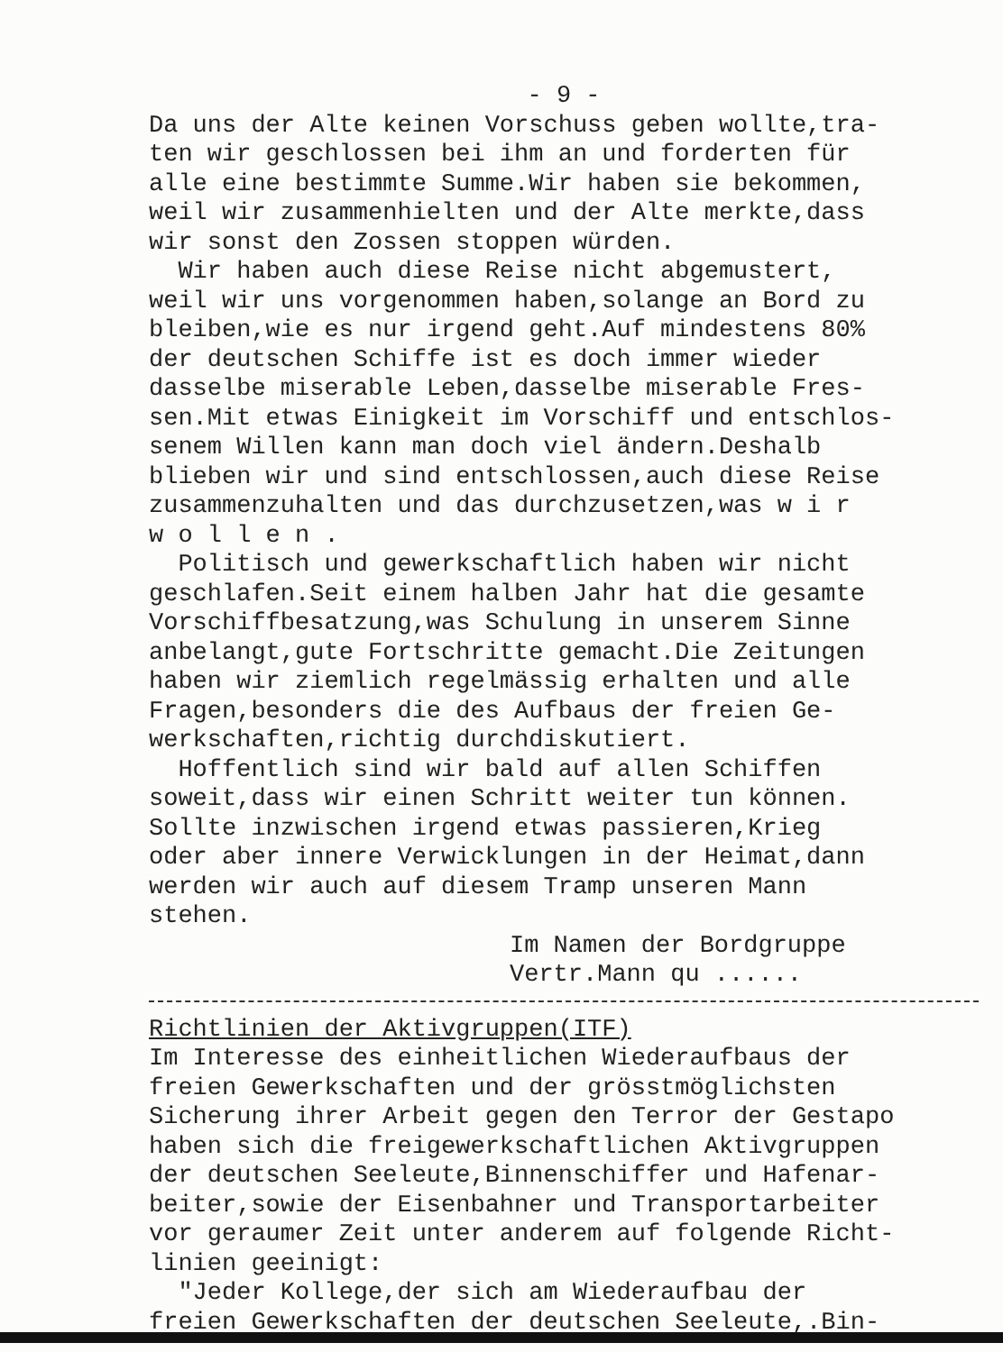- 9 -
Da uns der Alte keinen Vorschuss geben wollte,tra- ten wir geschlossen bei ihm an und forderten für alle eine bestimmte Summe.Wir haben sie bekommen, weil wir zusammenhielten und der Alte merkte,dass wir sonst den Zossen stoppen würden. Wir haben auch diese Reise nicht abgemustert, weil wir uns vorgenommen haben,solange an Bord zu bleiben,wie es nur irgend geht.Auf mindestens 80% der deutschen Schiffe ist es doch immer wieder dasselbe miserable Leben,dasselbe miserable Fres- sen.Mit etwas Einigkeit im Vorschiff und entschlos- senem Willen kann man doch viel ändern.Deshalb blieben wir und sind entschlossen,auch diese Reise zusammenzuhalten und das durchzusetzen,was w i r w o l l e n . Politisch und gewerkschaftlich haben wir nicht geschlafen.Seit einem halben Jahr hat die gesamte Vorschiffbesatzung,was Schulung in unserem Sinne anbelangt,gute Fortschritte gemacht.Die Zeitungen haben wir ziemlich regelmässig erhalten und alle Fragen,besonders die des Aufbaus der freien Ge- werkschaften,richtig durchdiskutiert. Hoffentlich sind wir bald auf allen Schiffen soweit,dass wir einen Schritt weiter tun können. Sollte inzwischen irgend etwas passieren,Krieg oder aber innere Verwicklungen in der Heimat,dann werden wir auch auf diesem Tramp unseren Mann stehen.
Im Namen der Bordgruppe Vertr.Mann qu ......
Richtlinien der Aktivgruppen(ITF) Im Interesse des einheitlichen Wiederaufbaus der freien Gewerkschaften und der grösstmöglichsten Sicherung ihrer Arbeit gegen den Terror der Gestapo haben sich die freigewerkschaftlichen Aktivgruppen der deutschen Seeleute,Binnenschiffer und Hafenar- beiter,sowie der Eisenbahner und Transportarbeiter vor geraumer Zeit unter anderem auf folgende Richt- linien geeinigt: "Jeder Kollege,der sich am Wiederaufbau der freien Gewerkschaften der deutschen Seeleute,.Bin-